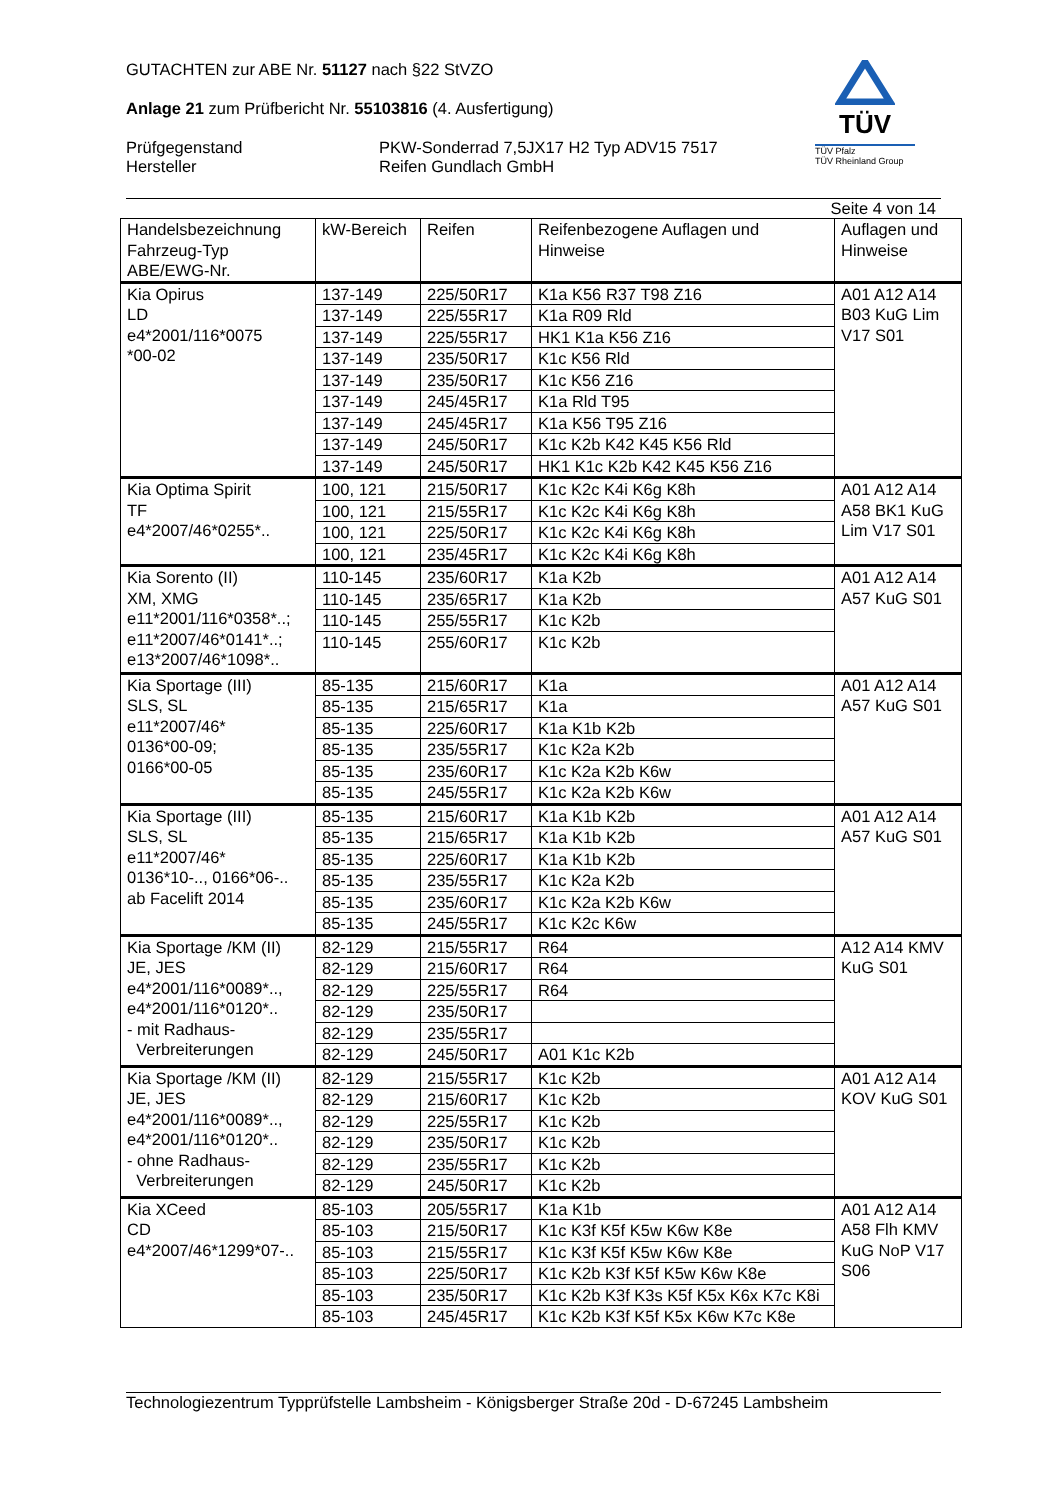GUTACHTEN zur ABE Nr. 51127 nach §22 StVZO
Anlage 21 zum Prüfbericht Nr. 55103816 (4. Ausfertigung)
Prüfgegenstand
Hersteller
PKW-Sonderrad 7,5JX17 H2 Typ ADV15 7517
Reifen Gundlach GmbH
TÜV
TÜV Pfalz
TÜV Rheinland Group
Seite 4 von 14
| Handelsbezeichnung Fahrzeug-Typ ABE/EWG-Nr. | kW-Bereich | Reifen | Reifenbezogene Auflagen und Hinweise | Auflagen und Hinweise |
| --- | --- | --- | --- | --- |
| Kia Opirus LD e4*2001/116*0075 *00-02 | 137-149 | 225/50R17 | K1a K56 R37 T98 Z16 | A01 A12 A14 B03 KuG Lim V17 S01 |
| | 137-149 | 225/55R17 | K1a R09 Rld | |
| | 137-149 | 225/55R17 | HK1 K1a K56 Z16 | |
| | 137-149 | 235/50R17 | K1c K56 Rld | |
| | 137-149 | 235/50R17 | K1c K56 Z16 | |
| | 137-149 | 245/45R17 | K1a Rld T95 | |
| | 137-149 | 245/45R17 | K1a K56 T95 Z16 | |
| | 137-149 | 245/50R17 | K1c K2b K42 K45 K56 Rld | |
| | 137-149 | 245/50R17 | HK1 K1c K2b K42 K45 K56 Z16 | |
| Kia Optima Spirit TF e4*2007/46*0255*.. | 100, 121 | 215/50R17 | K1c K2c K4i K6g K8h | A01 A12 A14 A58 BK1 KuG Lim V17 S01 |
| | 100, 121 | 215/55R17 | K1c K2c K4i K6g K8h | |
| | 100, 121 | 225/50R17 | K1c K2c K4i K6g K8h | |
| | 100, 121 | 235/45R17 | K1c K2c K4i K6g K8h | |
| Kia Sorento (II) XM, XMG e11*2001/116*0358*..; e11*2007/46*0141*..; e13*2007/46*1098*.. | 110-145 | 235/60R17 | K1a K2b | A01 A12 A14 A57 KuG S01 |
| | 110-145 | 235/65R17 | K1a K2b | |
| | 110-145 | 255/55R17 | K1c K2b | |
| | 110-145 | 255/60R17 | K1c K2b | |
| Kia Sportage (III) SLS, SL e11*2007/46* 0136*00-09; 0166*00-05 | 85-135 | 215/60R17 | K1a | A01 A12 A14 A57 KuG S01 |
| | 85-135 | 215/65R17 | K1a | |
| | 85-135 | 225/60R17 | K1a K1b K2b | |
| | 85-135 | 235/55R17 | K1c K2a K2b | |
| | 85-135 | 235/60R17 | K1c K2a K2b K6w | |
| | 85-135 | 245/55R17 | K1c K2a K2b K6w | |
| Kia Sportage (III) SLS, SL e11*2007/46* 0136*10-.., 0166*06-.. ab Facelift 2014 | 85-135 | 215/60R17 | K1a K1b K2b | A01 A12 A14 A57 KuG S01 |
| | 85-135 | 215/65R17 | K1a K1b K2b | |
| | 85-135 | 225/60R17 | K1a K1b K2b | |
| | 85-135 | 235/55R17 | K1c K2a K2b | |
| | 85-135 | 235/60R17 | K1c K2a K2b K6w | |
| | 85-135 | 245/55R17 | K1c K2c K6w | |
| Kia Sportage /KM (II) JE, JES e4*2001/116*0089*.., e4*2001/116*0120*.. - mit Radhaus- Verbreiterungen | 82-129 | 215/55R17 | R64 | A12 A14 KMV KuG S01 |
| | 82-129 | 215/60R17 | R64 | |
| | 82-129 | 225/55R17 | R64 | |
| | 82-129 | 235/50R17 | | |
| | 82-129 | 235/55R17 | | |
| | 82-129 | 245/50R17 | A01 K1c K2b | |
| Kia Sportage /KM (II) JE, JES e4*2001/116*0089*.., e4*2001/116*0120*.. - ohne Radhaus- Verbreiterungen | 82-129 | 215/55R17 | K1c K2b | A01 A12 A14 KOV KuG S01 |
| | 82-129 | 215/60R17 | K1c K2b | |
| | 82-129 | 225/55R17 | K1c K2b | |
| | 82-129 | 235/50R17 | K1c K2b | |
| | 82-129 | 235/55R17 | K1c K2b | |
| | 82-129 | 245/50R17 | K1c K2b | |
| Kia XCeed CD e4*2007/46*1299*07-.. | 85-103 | 205/55R17 | K1a K1b | A01 A12 A14 A58 Flh KMV KuG NoP V17 S06 |
| | 85-103 | 215/50R17 | K1c K3f K5f K5w K6w K8e | |
| | 85-103 | 215/55R17 | K1c K3f K5f K5w K6w K8e | |
| | 85-103 | 225/50R17 | K1c K2b K3f K5f K5w K6w K8e | |
| | 85-103 | 235/50R17 | K1c K2b K3f K3s K5f K5x K6x K7c K8i | |
| | 85-103 | 245/45R17 | K1c K2b K3f K5f K5x K6w K7c K8e | |
Technologiezentrum Typprüfstelle Lambsheim - Königsberger Straße 20d - D-67245 Lambsheim